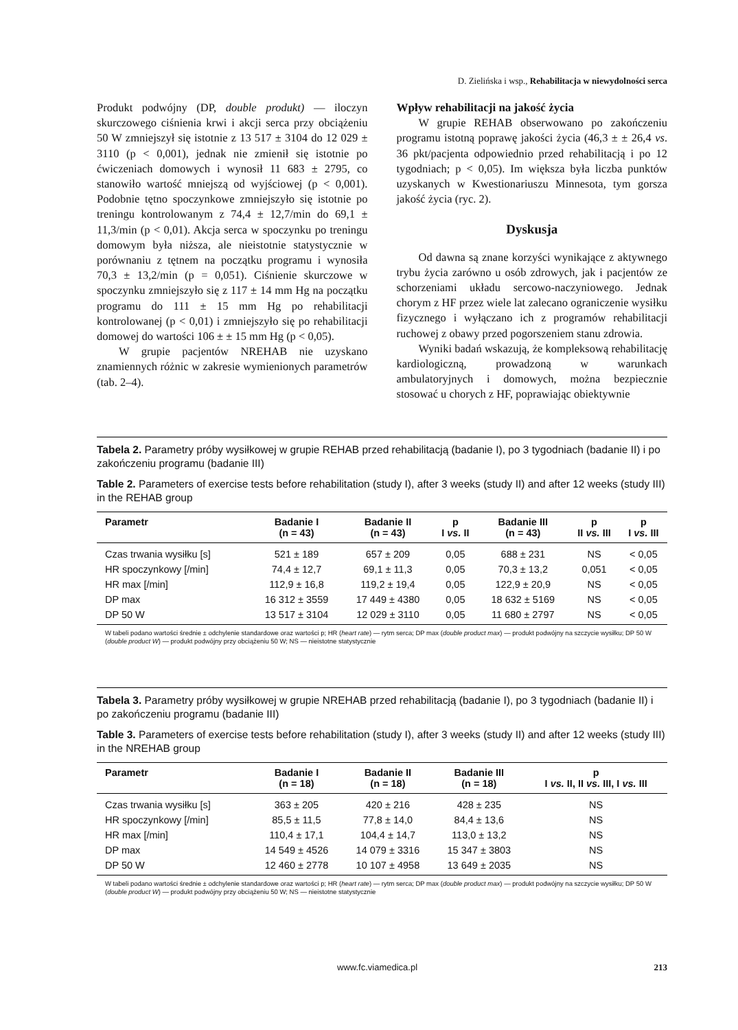D. Zielińska i wsp., Rehabilitacja w niewydolności serca
Produkt podwójny (DP, double produkt) — iloczyn skurczowego ciśnienia krwi i akcji serca przy obciążeniu 50 W zmniejszył się istotnie z 13 517 ± 3104 do 12 029 ± 3110 (p < 0,001), jednak nie zmienił się istotnie po ćwiczeniach domowych i wynosił 11 683 ± 2795, co stanowiło wartość mniejszą od wyjściowej (p < 0,001). Podobnie tętno spoczynkowe zmniejszyło się istotnie po treningu kontrolowanym z 74,4 ± 12,7/min do 69,1 ± 11,3/min (p < 0,01). Akcja serca w spoczynku po treningu domowym była niższa, ale nieistotnie statystycznie w porównaniu z tętnem na początku programu i wynosiła 70,3 ± 13,2/min (p = 0,051). Ciśnienie skurczowe w spoczynku zmniejszyło się z 117 ± 14 mm Hg na początku programu do 111 ± 15 mm Hg po rehabilitacji kontrolowanej (p < 0,01) i zmniejszyło się po rehabilitacji domowej do wartości 106 ± ± 15 mm Hg (p < 0,05).
W grupie pacjentów NREHAB nie uzyskano znamiennych różnic w zakresie wymienionych parametrów (tab. 2–4).
Wpływ rehabilitacji na jakość życia
W grupie REHAB obserwowano po zakończeniu programu istotną poprawę jakości życia (46,3 ± ± 26,4 vs. 36 pkt/pacjenta odpowiednio przed rehabilitacją i po 12 tygodniach; p < 0,05). Im większa była liczba punktów uzyskanych w Kwestionariuszu Minnesota, tym gorsza jakość życia (ryc. 2).
Dyskusja
Od dawna są znane korzyści wynikające z aktywnego trybu życia zarówno u osób zdrowych, jak i pacjentów ze schorzeniami układu sercowo-naczyniowego. Jednak chorym z HF przez wiele lat zalecano ograniczenie wysiłku fizycznego i wyłączano ich z programów rehabilitacji ruchowej z obawy przed pogorszeniem stanu zdrowia.
Wyniki badań wskazują, że kompleksową rehabilitację kardiologiczną, prowadzoną w warunkach ambulatoryjnych i domowych, można bezpiecznie stosować u chorych z HF, poprawiając obiektywnie
Tabela 2. Parametry próby wysiłkowej w grupie REHAB przed rehabilitacją (badanie I), po 3 tygodniach (badanie II) i po zakończeniu programu (badanie III)
Table 2. Parameters of exercise tests before rehabilitation (study I), after 3 weeks (study II) and after 12 weeks (study III) in the REHAB group
| Parametr | Badanie I (n = 43) | Badanie II (n = 43) | p I vs. II | Badanie III (n = 43) | p II vs. III | p I vs. III |
| --- | --- | --- | --- | --- | --- | --- |
| Czas trwania wysiłku [s] | 521 ± 189 | 657 ± 209 | 0,05 | 688 ± 231 | NS | < 0,05 |
| HR spoczynkowy [/min] | 74,4 ± 12,7 | 69,1 ± 11,3 | 0,05 | 70,3 ± 13,2 | 0,051 | < 0,05 |
| HR max [/min] | 112,9 ± 16,8 | 119,2 ± 19,4 | 0,05 | 122,9 ± 20,9 | NS | < 0,05 |
| DP max | 16 312 ± 3559 | 17 449 ± 4380 | 0,05 | 18 632 ± 5169 | NS | < 0,05 |
| DP 50 W | 13 517 ± 3104 | 12 029 ± 3110 | 0,05 | 11 680 ± 2797 | NS | < 0,05 |
W tabeli podano wartości średnie ± odchylenie standardowe oraz wartości p; HR (heart rate) — rytm serca; DP max (double product max) — produkt podwójny na szczycie wysiłku; DP 50 W (double product W) — produkt podwójny przy obciążeniu 50 W; NS — nieistotne statystycznie
Tabela 3. Parametry próby wysiłkowej w grupie NREHAB przed rehabilitacją (badanie I), po 3 tygodniach (badanie II) i po zakończeniu programu (badanie III)
Table 3. Parameters of exercise tests before rehabilitation (study I), after 3 weeks (study II) and after 12 weeks (study III) in the NREHAB group
| Parametr | Badanie I (n = 18) | Badanie II (n = 18) | Badanie III (n = 18) | p I vs. II, II vs. III, I vs. III |
| --- | --- | --- | --- | --- |
| Czas trwania wysiłku [s] | 363 ± 205 | 420 ± 216 | 428 ± 235 | NS |
| HR spoczynkowy [/min] | 85,5 ± 11,5 | 77,8 ± 14,0 | 84,4 ± 13,6 | NS |
| HR max [/min] | 110,4 ± 17,1 | 104,4 ± 14,7 | 113,0 ± 13,2 | NS |
| DP max | 14 549 ± 4526 | 14 079 ± 3316 | 15 347 ± 3803 | NS |
| DP 50 W | 12 460 ± 2778 | 10 107 ± 4958 | 13 649 ± 2035 | NS |
W tabeli podano wartości średnie ± odchylenie standardowe oraz wartości p; HR (heart rate) — rytm serca; DP max (double product max) — produkt podwójny na szczycie wysiłku; DP 50 W (double product W) — produkt podwójny przy obciążeniu 50 W; NS — nieistotne statystycznie
www.fc.viamedica.pl 213